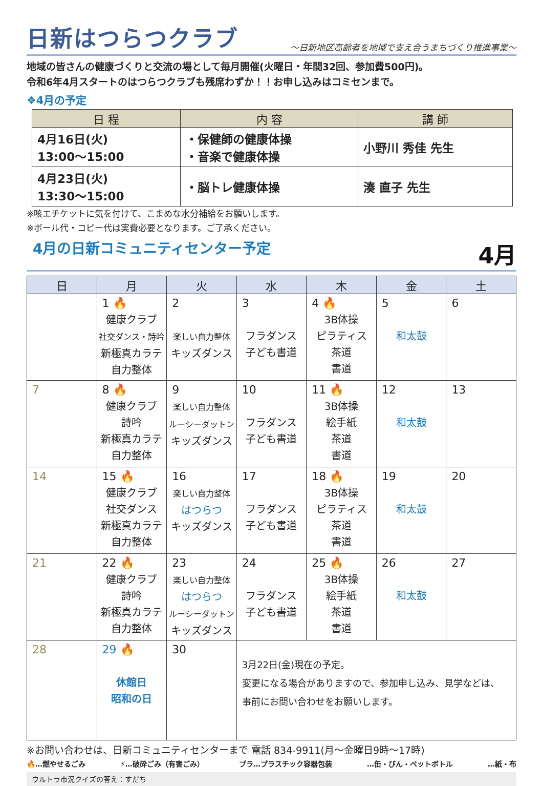日新はつらつクラブ
～日新地区高齢者を地域で支え合うまちづくり推進事業～
地域の皆さんの健康づくりと交流の場として毎月開催(火曜日・年間32回、参加費500円)。
令和6年4月スタートのはつらつクラブも残席わずか！！お申し込みはコミセンまで。
❖4月の予定
| 日 程 | 内 容 | 講 師 |
| --- | --- | --- |
| 4月16日(火) 13:00～15:00 | ・保健師の健康体操 ・音楽で健康体操 | 小野川 秀佳 先生 |
| 4月23日(火) 13:30～15:00 | ・脳トレ健康体操 | 湊 直子 先生 |
※咳エチケットに気を付けて、こまめな水分補給をお願いします。
※ボール代・コピー代は実費必要となります。ご了承ください。
4月の日新コミュニティセンター予定 4月
| 日 | 月 | 火 | 水 | 木 | 金 | 土 |
| --- | --- | --- | --- | --- | --- | --- |
| | 1 🔥 健康クラブ 社交ダンス・詩吟 新極真カラテ 自力整体 | 2 楽しい自力整体 キッズダンス | 3 フラダンス 子ども書道 | 4 🔥 3B体操 ピラティス 茶道 書道 | 5 和太鼓 | 6 |
| 7 | 8 🔥 健康クラブ 詩吟 新極真カラテ 自力整体 | 9 楽しい自力整体 ルーシーダットン キッズダンス | 10 フラダンス 子ども書道 | 11 🔥 3B体操 絵手紙 茶道 書道 | 12 和太鼓 | 13 |
| 14 | 15 🔥 健康クラブ 社交ダンス 新極真カラテ 自力整体 | 16 楽しい自力整体 はつらつ キッズダンス | 17 フラダンス 子ども書道 | 18 🔥 3B体操 ピラティス 茶道 書道 | 19 和太鼓 | 20 |
| 21 | 22 🔥 健康クラブ 詩吟 新極真カラテ 自力整体 | 23 楽しい自力整体 はつらつ ルーシーダットン キッズダンス | 24 フラダンス 子ども書道 | 25 🔥 3B体操 絵手紙 茶道 書道 | 26 和太鼓 | 27 |
| 28 | 29 🔥 休館日 昭和の日 | 30 | 3月22日(金)現在の予定。 変更になる場合がありますので、参加申し込み、見学などは、 事前にお問い合わせをお願いします。 | | | |
※お問い合わせは、日新コミュニティセンターまで 電話 834-9911(月～金曜日9時～17時)
🔥…燃やせるごみ ⚡…破砕ごみ（有害ごみ） プラ…プラスチック容器包装 …缶・びん・ペットボトル …紙・布
ウルトラ市況クイズの答え：すだち